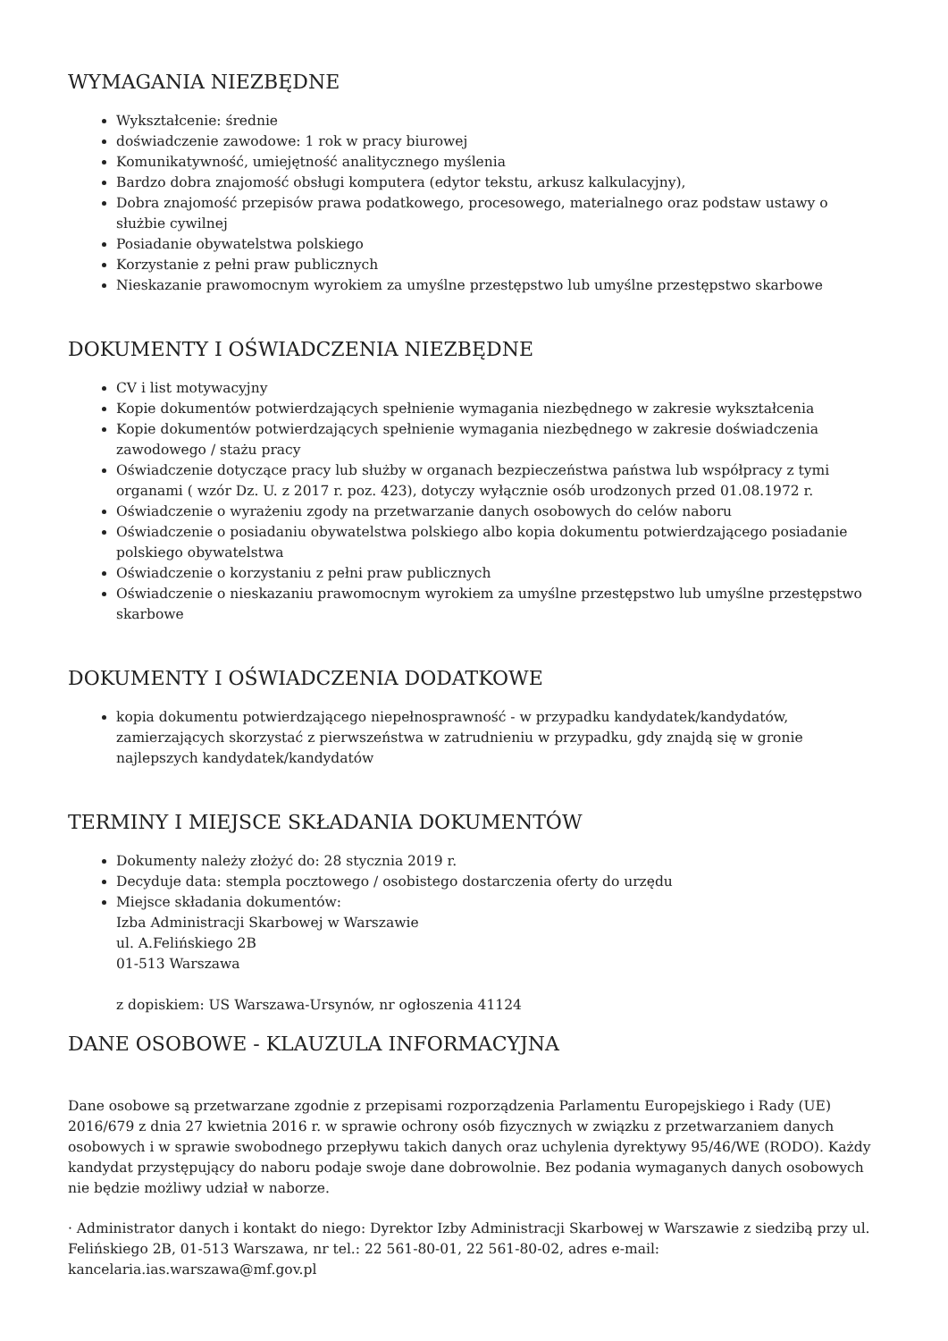WYMAGANIA NIEZBĘDNE
Wykształcenie: średnie
doświadczenie zawodowe: 1 rok w pracy biurowej
Komunikatywność, umiejętność analitycznego myślenia
Bardzo dobra znajomość obsługi komputera (edytor tekstu, arkusz kalkulacyjny),
Dobra znajomość przepisów prawa podatkowego, procesowego, materialnego oraz podstaw ustawy o służbie cywilnej
Posiadanie obywatelstwa polskiego
Korzystanie z pełni praw publicznych
Nieskazanie prawomocnym wyrokiem za umyślne przestępstwo lub umyślne przestępstwo skarbowe
DOKUMENTY I OŚWIADCZENIA NIEZBĘDNE
CV i list motywacyjny
Kopie dokumentów potwierdzających spełnienie wymagania niezbędnego w zakresie wykształcenia
Kopie dokumentów potwierdzających spełnienie wymagania niezbędnego w zakresie doświadczenia zawodowego / stażu pracy
Oświadczenie dotyczące pracy lub służby w organach bezpieczeństwa państwa lub współpracy z tymi organami ( wzór Dz. U. z 2017 r. poz. 423), dotyczy wyłącznie osób urodzonych przed 01.08.1972 r.
Oświadczenie o wyrażeniu zgody na przetwarzanie danych osobowych do celów naboru
Oświadczenie o posiadaniu obywatelstwa polskiego albo kopia dokumentu potwierdzającego posiadanie polskiego obywatelstwa
Oświadczenie o korzystaniu z pełni praw publicznych
Oświadczenie o nieskazaniu prawomocnym wyrokiem za umyślne przestępstwo lub umyślne przestępstwo skarbowe
DOKUMENTY I OŚWIADCZENIA DODATKOWE
kopia dokumentu potwierdzającego niepełnosprawność - w przypadku kandydatek/kandydatów, zamierzających skorzystać z pierwszeństwa w zatrudnieniu w przypadku, gdy znajdą się w gronie najlepszych kandydatek/kandydatów
TERMINY I MIEJSCE SKŁADANIA DOKUMENTÓW
Dokumenty należy złożyć do: 28 stycznia 2019 r.
Decyduje data: stempla pocztowego / osobistego dostarczenia oferty do urzędu
Miejsce składania dokumentów:
Izba Administracji Skarbowej w Warszawie
ul. A.Felińskiego 2B
01-513 Warszawa
z dopiskiem: US Warszawa-Ursynów, nr ogłoszenia 41124
DANE OSOBOWE - KLAUZULA INFORMACYJNA
Dane osobowe są przetwarzane zgodnie z przepisami rozporządzenia Parlamentu Europejskiego i Rady (UE) 2016/679 z dnia 27 kwietnia 2016 r. w sprawie ochrony osób fizycznych w związku z przetwarzaniem danych osobowych i w sprawie swobodnego przepływu takich danych oraz uchylenia dyrektywy 95/46/WE (RODO). Każdy kandydat przystępujący do naboru podaje swoje dane dobrowolnie. Bez podania wymaganych danych osobowych nie będzie możliwy udział w naborze.
· Administrator danych i kontakt do niego: Dyrektor Izby Administracji Skarbowej w Warszawie z siedzibą przy ul. Felińskiego 2B, 01-513 Warszawa, nr tel.: 22 561-80-01, 22 561-80-02, adres e-mail: kancelaria.ias.warszawa@mf.gov.pl